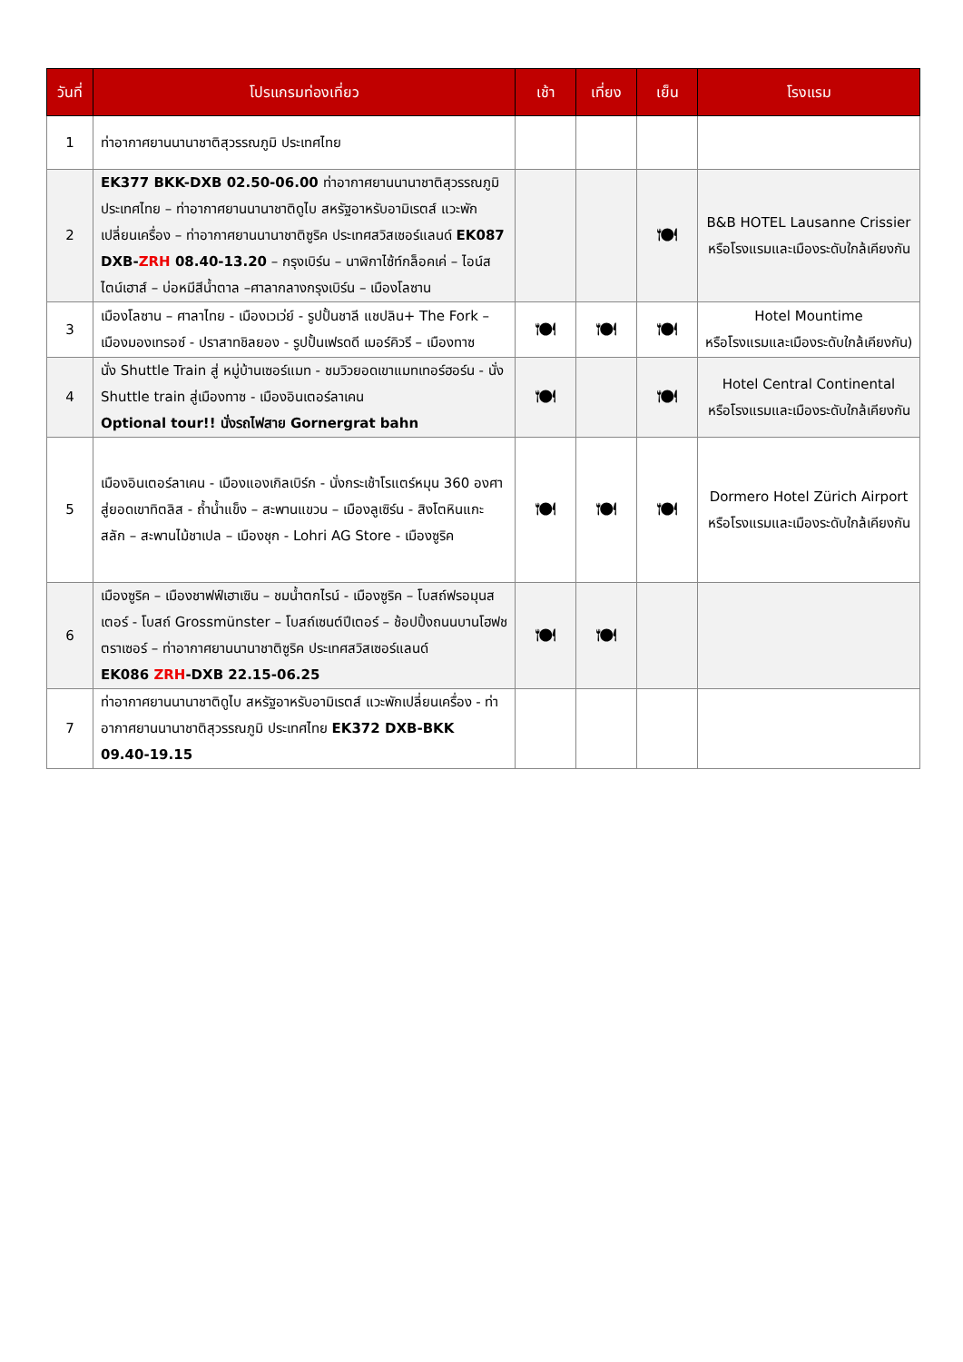| วันที่ | โปรแกรมท่องเที่ยว | เช้า | เที่ยง | เย็น | โรงแรม |
| --- | --- | --- | --- | --- | --- |
| 1 | ท่าอากาศยานนานาชาติสุวรรณภูมิ ประเทศไทย | | | | |
| 2 | EK377 BKK-DXB 02.50-06.00 ท่าอากาศยานนานาชาติสุวรรณภูมิ ประเทศไทย – ท่าอากาศยานนานาชาติดูไบ สหรัฐอาหรับอามิเรตส์ แวะพักเปลี่ยนเครื่อง – ท่าอากาศยานนานาชาติซูริค ประเทศสวิสเซอร์แลนด์ EK087 DXB- ZRH 08.40-13.20 – กรุงเบิร์น – นาฬิกาไซ้ท์กล็อคเค่ – ไอน์สไตน์เฮาส์ – บ่อหมีสีน้ำตาล –ศาลากลางกรุงเบิร์น – เมืองโลซาน | | | 🍽 | B&B HOTEL Lausanne Crissier หรือโรงแรมและเมืองระดับใกล้เคียงกัน |
| 3 | เมืองโลซาน – ศาลาไทย - เมืองเวเว่ย์ - รูปปั้นชาลี แชปลิน+ The Fork – เมืองมองเทรอซ์ - ปราสาทชิลยอง - รูปปั้นเฟรดดี เมอร์คิวรี – เมืองทาซ | 🍽 | 🍽 | 🍽 | Hotel Mountime หรือโรงแรมและเมืองระดับใกล้เคียงกัน) |
| 4 | นั่ง Shuttle Train สู่ หมู่บ้านเซอร์แมท - ชมวิวยอดเขาแมทเทอร์ฮอร์น - นั่ง Shuttle train สู่เมืองทาซ - เมืองอินเตอร์ลาเคน Optional tour!! นั่งรถไฟสาย Gornergrat bahn | 🍽 | | 🍽 | Hotel Central Continental หรือโรงแรมและเมืองระดับใกล้เคียงกัน |
| 5 | เมืองอินเตอร์ลาเคน - เมืองแองเกิลเบิร์ก - นั่งกระเช้าโรแตร์หมุน 360 องศาสู่ยอดเขาทิตลิส - ถ้ำน้ำแข็ง – สะพานแขวน – เมืองลูเซิร์น - สิงโตหินแกะสลัก – สะพานไม้ชาเปล – เมืองชุก - Lohri AG Store - เมืองซูริค | 🍽 | 🍽 | 🍽 | Dormero Hotel Zürich Airport หรือโรงแรมและเมืองระดับใกล้เคียงกัน |
| 6 | เมืองซูริค – เมืองชาฟฟ์เฮาเซิน – ชมน้ำตกไรน์ - เมืองซูริค – โบสถ์ฟรอมุนสเตอร์ - โบสถ์ Grossmünster – โบสถ์เซนต์ปีเตอร์ – ช้อปปิ้งถนนบานโฮฟชตราเซอร์ – ท่าอากาศยานนานาชาติซูริค ประเทศสวิสเซอร์แลนด์ EK086 ZRH -DXB 22.15-06.25 | 🍽 | 🍽 | | |
| 7 | ท่าอากาศยานนานาชาติดูไบ สหรัฐอาหรับอามิเรตส์ แวะพักเปลี่ยนเครื่อง - ท่าอากาศยานนานาชาติสุวรรณภูมิ ประเทศไทย EK372 DXB-BKK 09.40-19.15 | | | | |